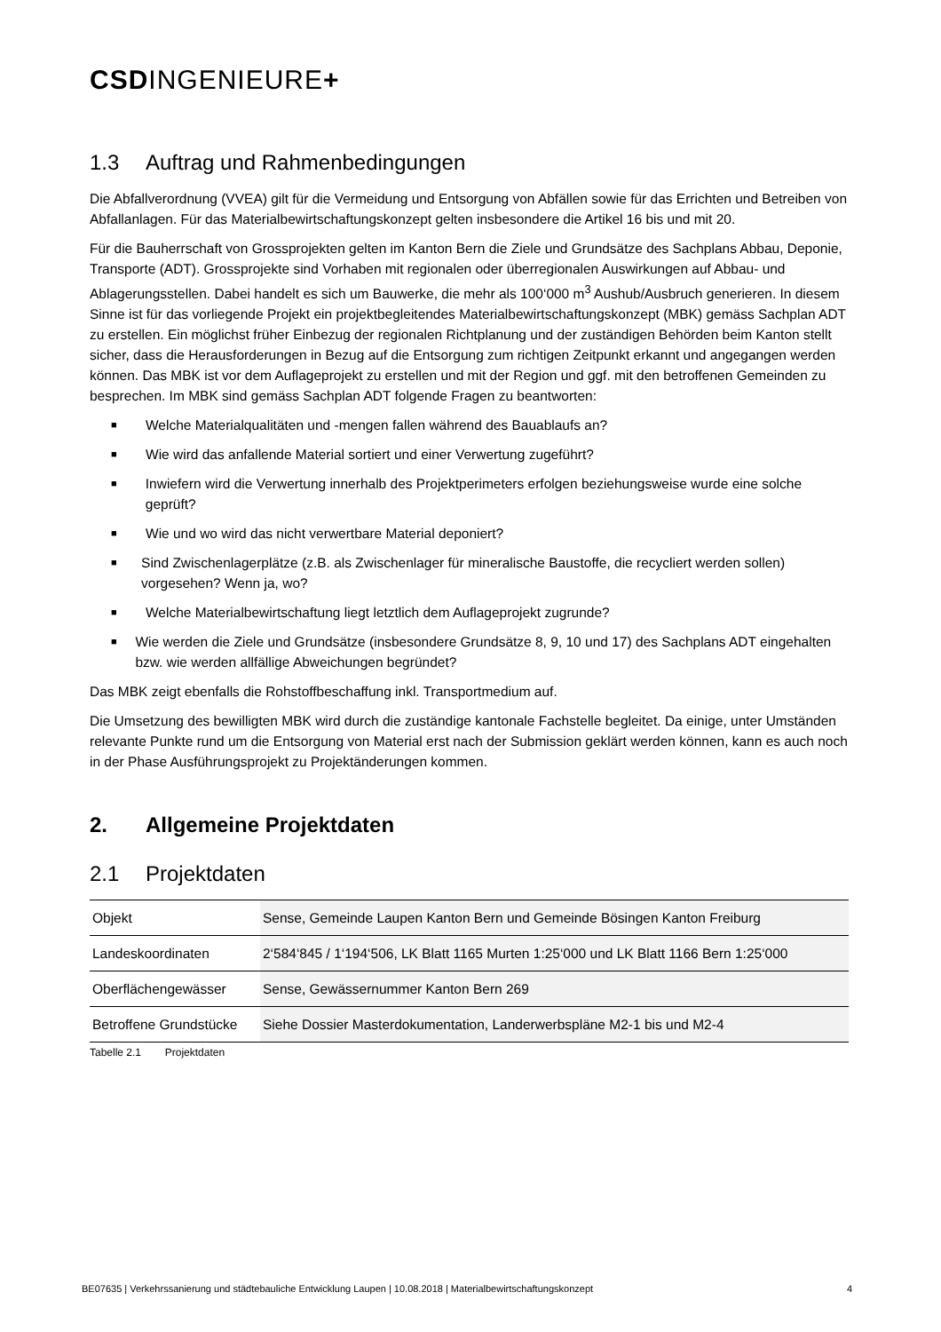CSDINGENIEURE+
1.3 Auftrag und Rahmenbedingungen
Die Abfallverordnung (VVEA) gilt für die Vermeidung und Entsorgung von Abfällen sowie für das Errichten und Betreiben von Abfallanlagen. Für das Materialbewirtschaftungskonzept gelten insbesondere die Artikel 16 bis und mit 20.
Für die Bauherrschaft von Grossprojekten gelten im Kanton Bern die Ziele und Grundsätze des Sachplans Abbau, Deponie, Transporte (ADT). Grossprojekte sind Vorhaben mit regionalen oder überregionalen Auswirkungen auf Abbau- und Ablagerungsstellen. Dabei handelt es sich um Bauwerke, die mehr als 100‘000 m<sup>3</sup> Aushub/Ausbruch generieren. In diesem Sinne ist für das vorliegende Projekt ein projektbegleitendes Materialbewirtschaftungskonzept (MBK) gemäss Sachplan ADT zu erstellen. Ein möglichst früher Einbezug der regionalen Richtplanung und der zuständigen Behörden beim Kanton stellt sicher, dass die Herausforderungen in Bezug auf die Entsorgung zum richtigen Zeitpunkt erkannt und angegangen werden können. Das MBK ist vor dem Auflageprojekt zu erstellen und mit der Region und ggf. mit den betroffenen Gemeinden zu besprechen. Im MBK sind gemäss Sachplan ADT folgende Fragen zu beantworten:
■ Welche Materialqualitäten und -mengen fallen während des Bauablaufs an?
■ Wie wird das anfallende Material sortiert und einer Verwertung zugeführt?
■ Inwiefern wird die Verwertung innerhalb des Projektperimeters erfolgen beziehungsweise wurde eine solche geprüft?
■ Wie und wo wird das nicht verwertbare Material deponiert?
■ Sind Zwischenlagerplätze (z.B. als Zwischenlager für mineralische Baustoffe, die recycliert werden sollen) vorgesehen? Wenn ja, wo?
■ Welche Materialbewirtschaftung liegt letztlich dem Auflageprojekt zugrunde?
■ Wie werden die Ziele und Grundsätze (insbesondere Grundsätze 8, 9, 10 und 17) des Sachplans ADT eingehalten bzw. wie werden allfällige Abweichungen begründet?
Das MBK zeigt ebenfalls die Rohstoffbeschaffung inkl. Transportmedium auf.
Die Umsetzung des bewilligten MBK wird durch die zuständige kantonale Fachstelle begleitet. Da einige, unter Umständen relevante Punkte rund um die Entsorgung von Material erst nach der Submission geklärt werden können, kann es auch noch in der Phase Ausführungsprojekt zu Projektänderungen kommen.
2. Allgemeine Projektdaten
2.1 Projektdaten
| Objekt | Sense, Gemeinde Laupen Kanton Bern und Gemeinde Bösingen Kanton Freiburg |
| Landeskoordinaten | 2‘584‘845 / 1‘194‘506, LK Blatt 1165 Murten 1:25‘000 und LK Blatt 1166 Bern 1:25‘000 |
| Oberflächengewässer | Sense, Gewässernummer Kanton Bern 269 |
| Betroffene Grundstücke | Siehe Dossier Masterdokumentation, Landerwerbspläne M2-1 bis und M2-4 |
Tabelle 2.1 Projektdaten
BE07635 | Verkehrssanierung und städtebauliche Entwicklung Laupen | 10.08.2018 | Materialbewirtschaftungskonzept 4